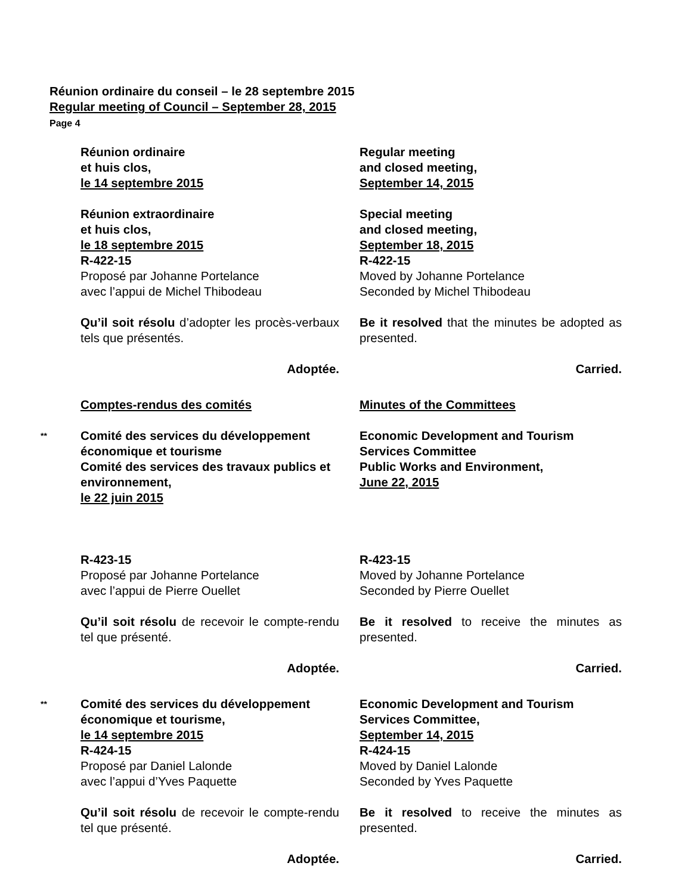Réunion ordinaire du conseil – le 28 septembre 2015
Regular meeting of Council – September 28, 2015
Page 4
Réunion ordinaire
et huis clos,
le 14 septembre 2015
Regular meeting
and closed meeting,
September 14, 2015
Réunion extraordinaire
et huis clos,
le 18 septembre 2015
R-422-15
Proposé par Johanne Portelance
avec l’appui de Michel Thibodeau
Qu’il soit résolu d’adopter les procès-verbaux tels que présentés.
Adoptée.
Special meeting
and closed meeting,
September 18, 2015
R-422-15
Moved by Johanne Portelance
Seconded by Michel Thibodeau
Be it resolved that the minutes be adopted as presented.
Carried.
Comptes-rendus des comités Minutes of the Committees
**
Comité des services du développement économique et tourisme
Comité des services des travaux publics et environnement,
le 22 juin 2015
Economic Development and Tourism Services Committee
Public Works and Environment,
June 22, 2015
R-423-15
Proposé par Johanne Portelance
avec l’appui de Pierre Ouellet
Qu’il soit résolu de recevoir le compte-rendu tel que présenté.
Adoptée.
R-423-15
Moved by Johanne Portelance
Seconded by Pierre Ouellet
Be it resolved to receive the minutes as presented.
Carried.
**
Comité des services du développement économique et tourisme,
le 14 septembre 2015
R-424-15
Proposé par Daniel Lalonde
avec l’appui d’Yves Paquette
Qu’il soit résolu de recevoir le compte-rendu tel que présenté.
Adoptée.
Economic Development and Tourism Services Committee,
September 14, 2015
R-424-15
Moved by Daniel Lalonde
Seconded by Yves Paquette
Be it resolved to receive the minutes as presented.
Carried.